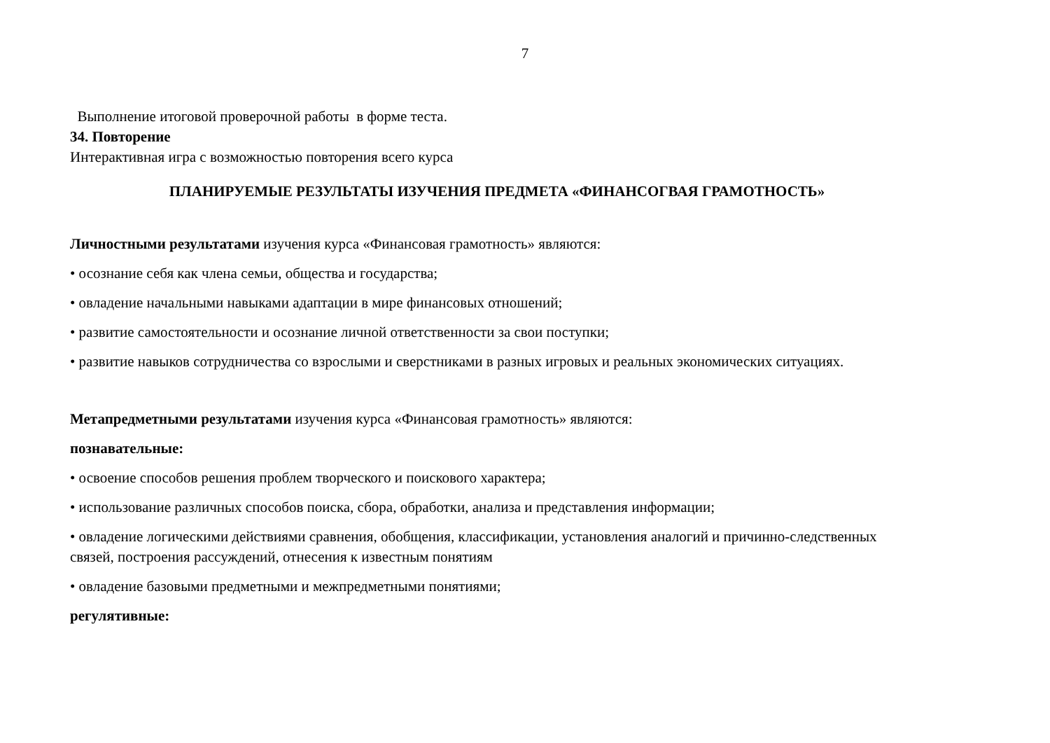7
Выполнение итоговой проверочной работы в форме теста.
34. Повторение
Интерактивная игра с возможностью повторения всего курса
ПЛАНИРУЕМЫЕ РЕЗУЛЬТАТЫ ИЗУЧЕНИЯ ПРЕДМЕТА «ФИНАНСОГВАЯ ГРАМОТНОСТЬ»
Личностными результатами изучения курса «Финансовая грамотность» являются:
• осознание себя как члена семьи, общества и государства;
• овладение начальными навыками адаптации в мире финансовых отношений;
• развитие самостоятельности и осознание личной ответственности за свои поступки;
• развитие навыков сотрудничества со взрослыми и сверстниками в разных игровых и реальных экономических ситуациях.
Метапредметными результатами изучения курса «Финансовая грамотность» являются:
познавательные:
• освоение способов решения проблем творческого и поискового характера;
• использование различных способов поиска, сбора, обработки, анализа и представления информации;
• овладение логическими действиями сравнения, обобщения, классификации, установления аналогий и причинно-следственных связей, построения рассуждений, отнесения к известным понятиям
• овладение базовыми предметными и межпредметными понятиями;
регулятивные: